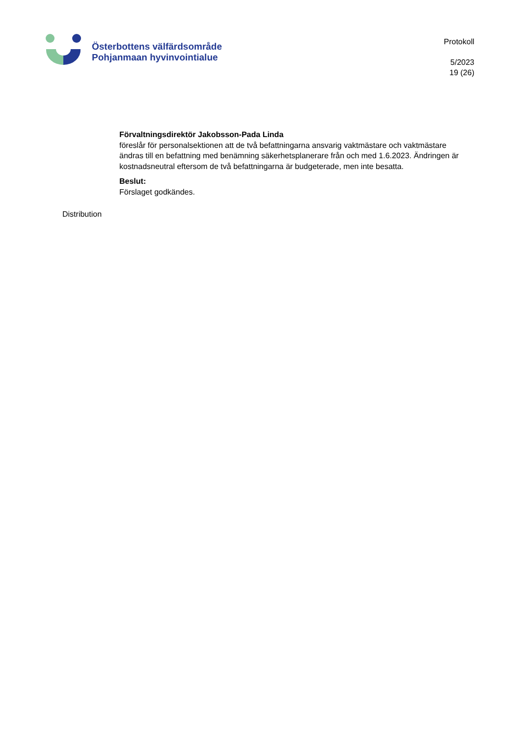Österbottens välfärdsområde
Pohjanmaan hyvinvointialue
Protokoll
5/2023
19 (26)
Förvaltningsdirektör Jakobsson-Pada Linda
föreslår för personalsektionen att de två befattningarna ansvarig vaktmästare och vaktmästare ändras till en befattning med benämning säkerhetsplanerare från och med 1.6.2023. Ändringen är kostnadsneutral eftersom de två befattningarna är budgeterade, men inte besatta.
Beslut:
Förslaget godkändes.
Distribution